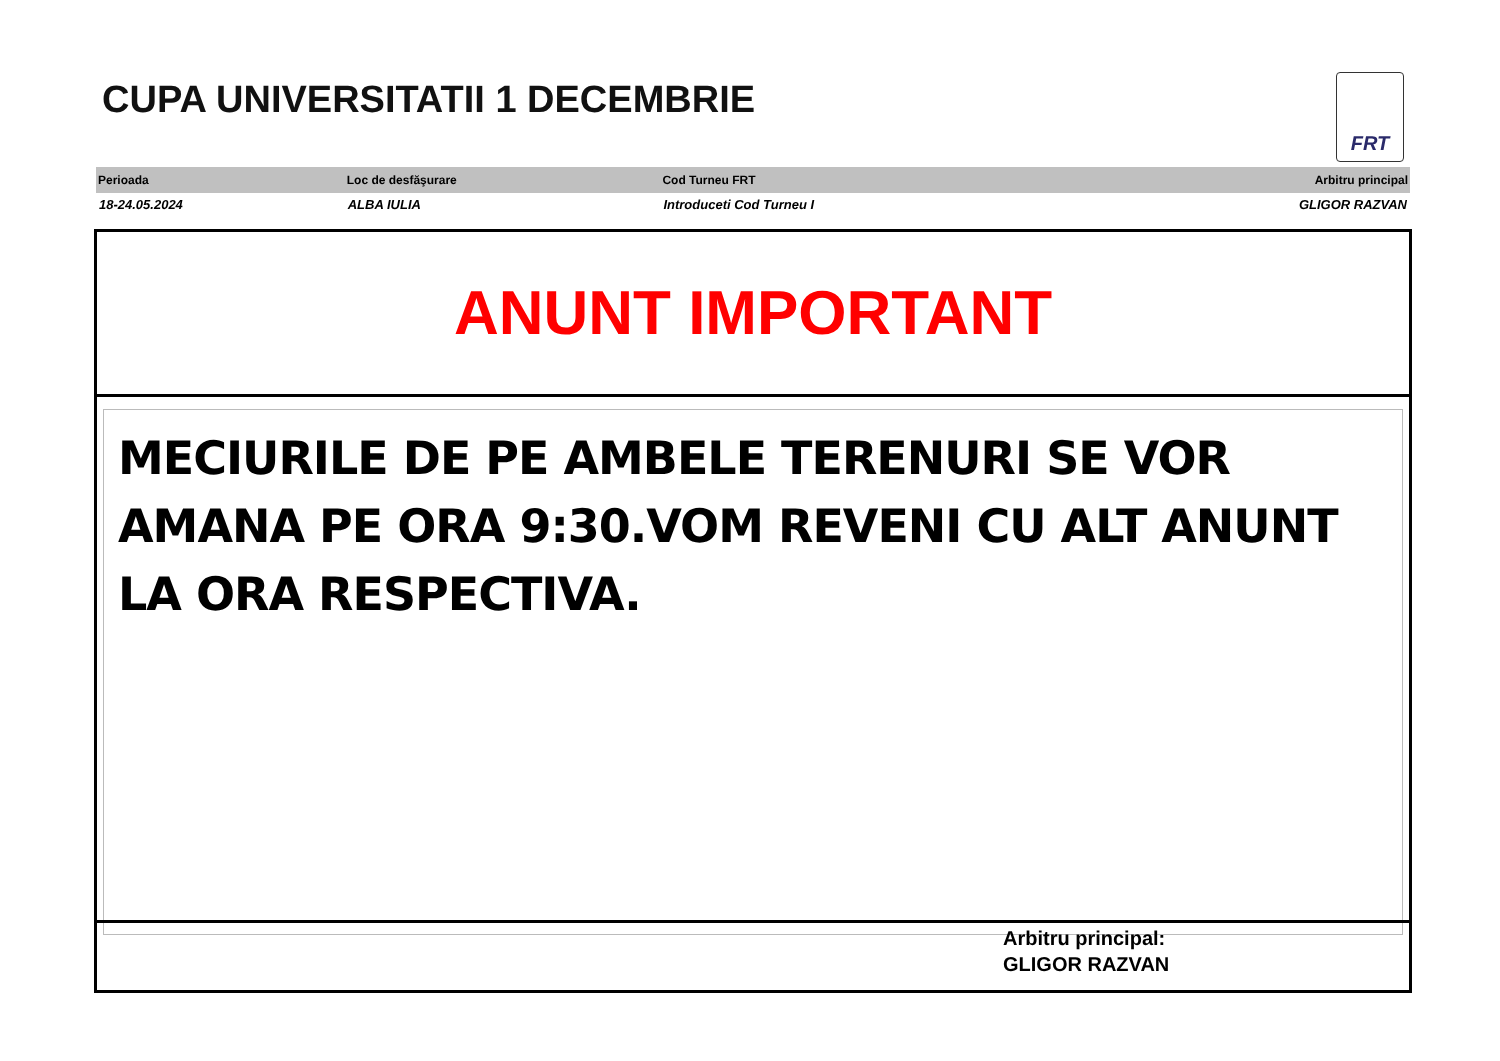CUPA UNIVERSITATII 1 DECEMBRIE FRT
| Perioada | Loc de desfăşurare | Cod Turneu FRT | Arbitru principal |
| --- | --- | --- | --- |
| 18-24.05.2024 | ALBA IULIA | Introduceti Cod Turneu I | GLIGOR RAZVAN |
ANUNT IMPORTANT
MECIURILE DE PE AMBELE TERENURI SE VOR AMANA PE ORA 9:30.VOM REVENI CU ALT ANUNT LA ORA RESPECTIVA.
Arbitru principal:
GLIGOR RAZVAN